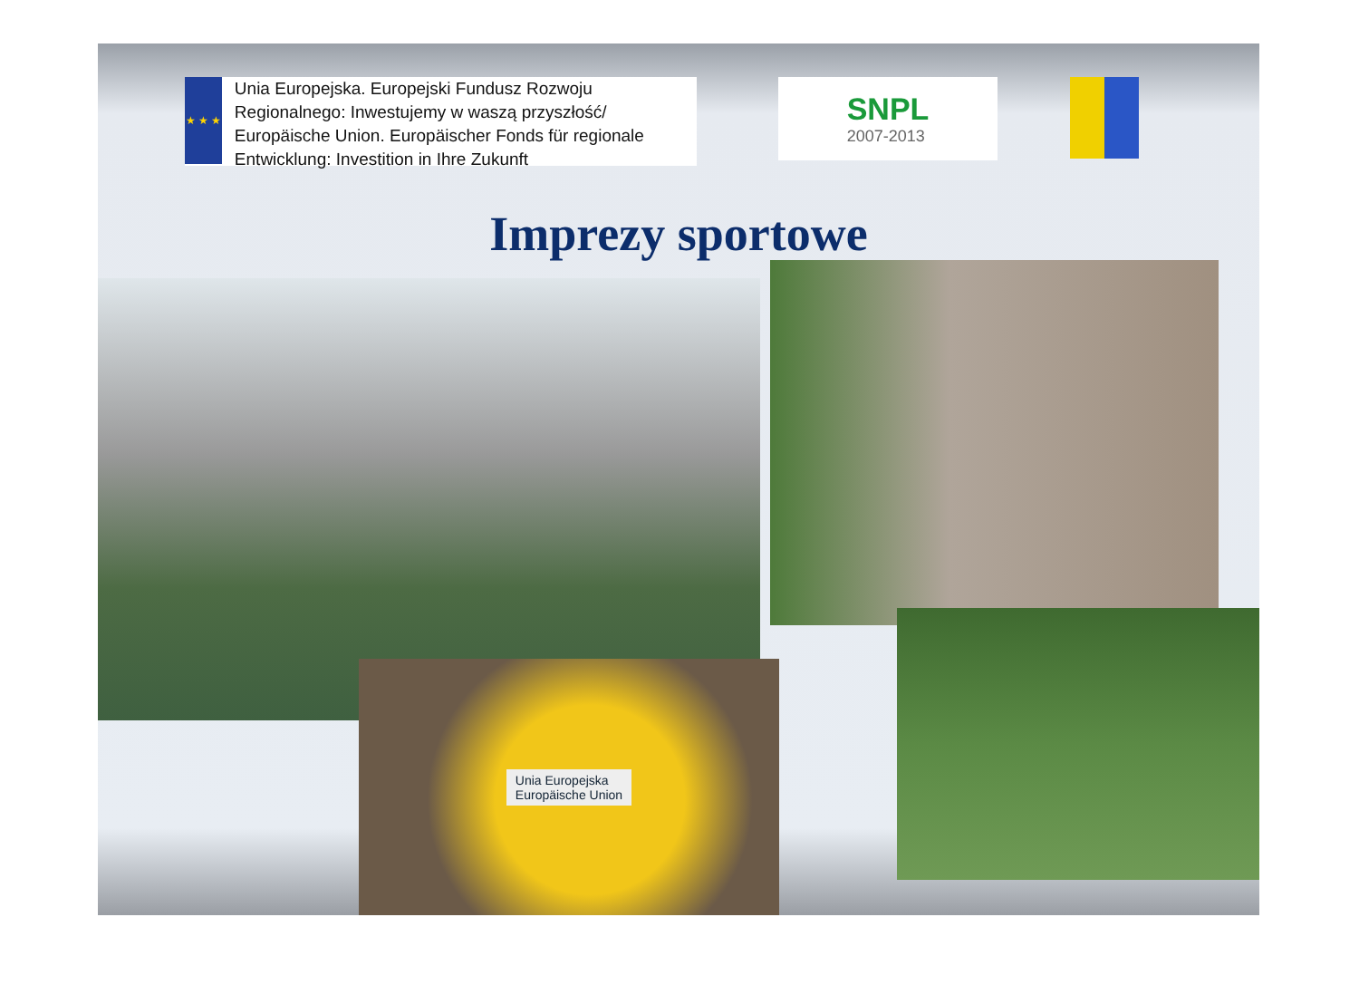★ ★ ★
Unia Europejska. Europejski Fundusz Rozwoju Regionalnego: Inwestujemy w waszą przyszłość/ Europäische Union. Europäischer Fonds für regionale Entwicklung: Investition in Ihre Zukunft
SNPL
2007-2013
Imprezy sportowe
Unia Europejska
Europäische Union